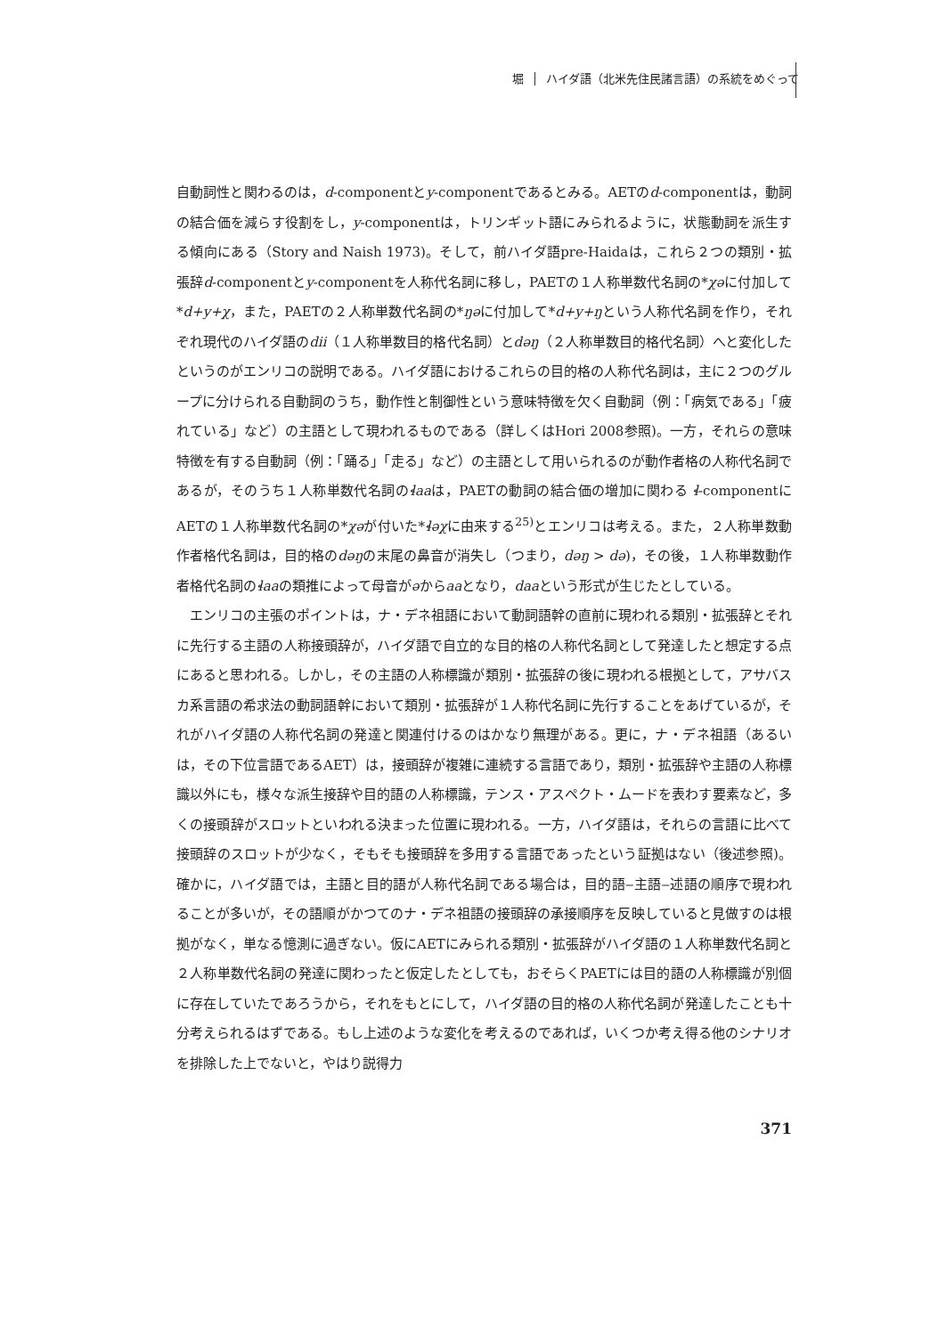堀 ハイダ語（北米先住民諸言語）の系統をめぐって
自動詞性と関わるのは，d-componentとy-componentであるとみる。AETのd-componentは，動詞の結合価を減らす役割をし，y-componentは，トリンギット語にみられるように，状態動詞を派生する傾向にある（Story and Naish 1973)。そして，前ハイダ語pre-Haidaは，これら２つの類別・拡張辞d-componentとy-componentを人称代名詞に移し，PAETの１人称単数代名詞の*χəに付加して*d+y+χ，また，PAETの２人称単数代名詞の*ŋəに付加して*d+y+ŋという人称代名詞を作り，それぞれ現代のハイダ語のdii（１人称単数目的格代名詞）とdəŋ（２人称単数目的格代名詞）へと変化したというのがエンリコの説明である。ハイダ語におけるこれらの目的格の人称代名詞は，主に２つのグループに分けられる自動詞のうち，動作性と制御性という意味特徴を欠く自動詞（例：「病気である」「疲れている」など）の主語として現われるものである（詳しくはHori 2008参照)。一方，それらの意味特徴を有する自動詞（例：「踊る」「走る」など）の主語として用いられるのが動作者格の人称代名詞であるが，そのうち１人称単数代名詞のɬaaは，PAETの動詞の結合価の増加に関わる ɬ-componentにAETの１人称単数代名詞の*χəが付いた*ɬəχに由来する<sup>25)</sup>とエンリコは考える。また，２人称単数動作者格代名詞は，目的格のdəŋの末尾の鼻音が消失し（つまり，dəŋ > də)，その後，１人称単数動作者格代名詞のɬaaの類推によって母音がəからaaとなり，daaという形式が生じたとしている。
エンリコの主張のポイントは，ナ・デネ祖語において動詞語幹の直前に現われる類別・拡張辞とそれに先行する主語の人称接頭辞が，ハイダ語で自立的な目的格の人称代名詞として発達したと想定する点にあると思われる。しかし，その主語の人称標識が類別・拡張辞の後に現われる根拠として，アサバスカ系言語の希求法の動詞語幹において類別・拡張辞が１人称代名詞に先行することをあげているが，それがハイダ語の人称代名詞の発達と関連付けるのはかなり無理がある。更に，ナ・デネ祖語（あるいは，その下位言語であるAET）は，接頭辞が複雑に連続する言語であり，類別・拡張辞や主語の人称標識以外にも，様々な派生接辞や目的語の人称標識，テンス・アスペクト・ムードを表わす要素など，多くの接頭辞がスロットといわれる決まった位置に現われる。一方，ハイダ語は，それらの言語に比べて接頭辞のスロットが少なく，そもそも接頭辞を多用する言語であったという証拠はない（後述参照)。確かに，ハイダ語では，主語と目的語が人称代名詞である場合は，目的語‒主語‒述語の順序で現われることが多いが，その語順がかつてのナ・デネ祖語の接頭辞の承接順序を反映していると見做すのは根拠がなく，単なる憶測に過ぎない。仮にAETにみられる類別・拡張辞がハイダ語の１人称単数代名詞と２人称単数代名詞の発達に関わったと仮定したとしても，おそらくPAETには目的語の人称標識が別個に存在していたであろうから，それをもとにして，ハイダ語の目的格の人称代名詞が発達したことも十分考えられるはずである。もし上述のような変化を考えるのであれば，いくつか考え得る他のシナリオを排除した上でないと，やはり説得力
371